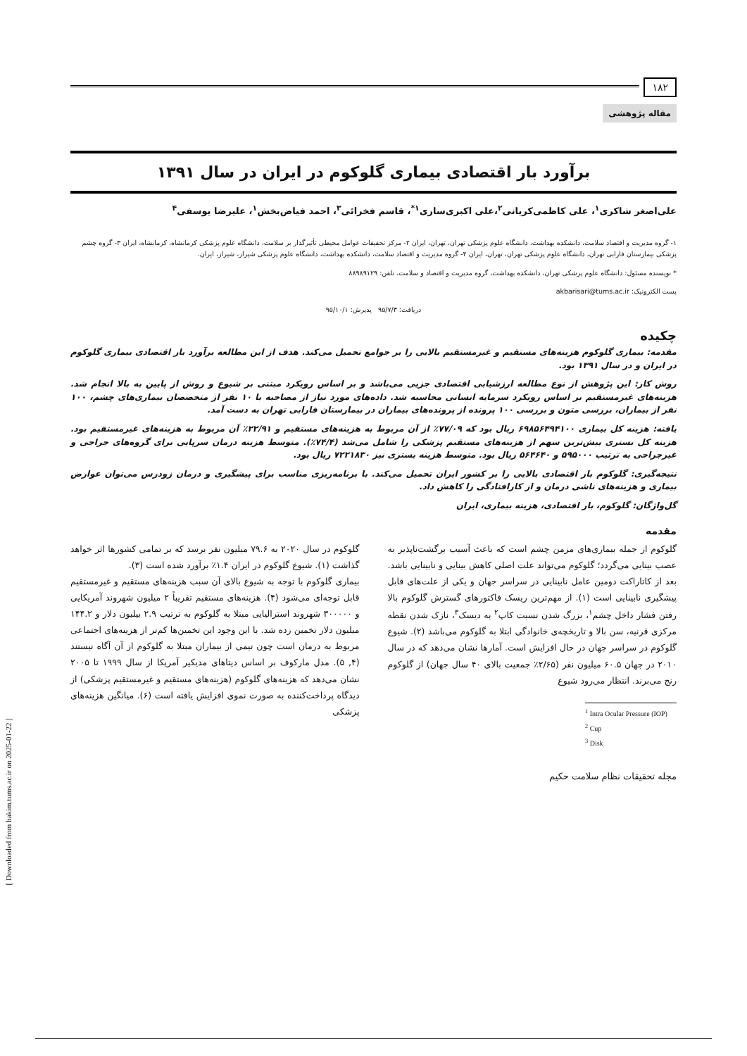[ Downloaded from hakim.tums.ac.ir on 2025-01-22 ]
۱۸۲
مقاله پژوهشی
برآورد بار اقتصادی بیماری گلوکوم در ایران در سال ۱۳۹۱
علی‌اصغر شاکری<sup>۱</sup>، علی کاظمی‌کریانی<sup>۲</sup>،علی اکبری‌ساری<sup>۱*</sup>، قاسم فخرائی<sup>۳</sup>، احمد فیاض‌بخش<sup>۱</sup>، علیرضا یوسفی<sup>۴</sup>
۱- گروه مدیریت و اقتصاد سلامت، دانشکده بهداشت، دانشگاه علوم پزشکی تهران، تهران، ایران ۲- مرکز تحقیقات عوامل محیطی تأثیرگذار بر سلامت، دانشگاه علوم پزشکی کرمانشاه، کرمانشاه، ایران ۳- گروه چشم پزشکی بیمارستان فارابی تهران، دانشگاه علوم پزشکی تهران، تهران، ایران ۴- گروه مدیریت و اقتصاد سلامت، دانشکده بهداشت، دانشگاه علوم پزشکی شیراز، شیراز، ایران.
* نویسنده مسئول: دانشگاه علوم پزشکی تهران، دانشکده بهداشت، گروه مدیریت و اقتصاد و سلامت، تلفن: ۸۸۹۸۹۱۲۹
پست الکترونیک: akbarisari@tums.ac.ir
دریافت: ۹۵/۷/۳ پذیرش: ۹۵/۱۰/۱
چکیده
مقدمه: بیماری گلوکوم هزینه‌های مستقیم و غیرمستقیم بالایی را بر جوامع تحمیل می‌کند. هدف از این مطالعه برآورد بار اقتصادی بیماری گلوکوم در ایران و در سال ۱۳۹۱ بود.
روش کار: این پژوهش از نوع مطالعه ارزشیابی اقتصادی جزیی می‌باشد و بر اساس رویکرد مبتنی بر شیوع و روش از پایین به بالا انجام شد. هزینه‌های غیرمستقیم بر اساس رویکرد سرمایه انسانی محاسبه شد. داده‌های مورد نیاز از مصاحبه با ۱۰ نفر از متخصصان بیماری‌های چشم، ۱۰۰ نفر از بیماران، بررسی متون و بررسی ۱۰۰ پرونده از پرونده‌های بیماران در بیمارستان فارابی تهران به دست آمد.
یافته: هزینه کل بیماری ۶۹۸۵۶۴۹۴۱۰۰ ریال بود که ۷۷/۰۹٪ از آن مربوط به هزینه‌های مستقیم و ۲۲/۹۱٪ آن مربوط به هزینه‌های غیرمستقیم بود. هزینه کل بستری بیش‌ترین سهم از هزینه‌های مستقیم پزشکی را شامل می‌شد (۷۴/۴٪). متوسط هزینه درمان سرپایی برای گروه‌های جراحی و غیرجراحی به ترتیب ۵۹۵۰۰۰ و ۵۶۴۶۴۰ ریال بود. متوسط هزینه بستری نیز ۷۲۲۱۸۳۰ ریال بود.
نتیجه‌گیری: گلوکوم بار اقتصادی بالایی را بر کشور ایران تحمیل می‌کند. با برنامه‌ریزی مناسب برای پیشگیری و درمان زودرس می‌توان عوارض بیماری و هزینه‌های ناشی درمان و از کارافتادگی را کاهش داد.
گل‌واژگان: گلوکوم، بار اقتصادی، هزینه بیماری، ایران
مقدمه
گلوکوم از جمله بیماری‌های مزمن چشم است که باعث آسیب برگشت‌ناپذیر به عصب بینایی می‌گردد؛ گلوکوم می‌تواند علت اصلی کاهش بینایی و نابینایی باشد. بعد از کاتاراکت دومین عامل نابینایی در سراسر جهان و یکی از علت‌های قابل پیشگیری نابینایی است (۱). از مهم‌ترین ریسک فاکتورهای گسترش گلوکوم بالا رفتن فشار داخل چشم<sup>۱</sup>، بزرگ شدن نسبت کاپ<sup>۲</sup> به دیسک<sup>۳</sup>، نازک شدن نقطه مرکزی قرنیه، سن بالا و تاریخچه‌ی خانوادگی ابتلا به گلوکوم می‌باشد (۲). شیوع گلوکوم در سراسر جهان در حال افزایش است. آمارها نشان می‌دهد که در سال ۲۰۱۰ در جهان ۶۰.۵ میلیون نفر (۲/۶۵٪ جمعیت بالای ۴۰ سال جهان) از گلوکوم رنج می‌برند. انتظار می‌رود شیوع
<sup>1</sup> Intra Ocular Pressure (IOP)
<sup>2</sup> Cup
<sup>3</sup> Disk
مجله تحقیقات نظام سلامت حکیم
گلوکوم در سال ۲۰۲۰ به ۷۹.۶ میلیون نفر برسد که بر تمامی کشورها اثر خواهد گذاشت (۱). شیوع گلوکوم در ایران ۱.۴٪ برآورد شده است (۳).
بیماری گلوکوم با توجه به شیوع بالای آن سبب هزینه‌های مستقیم و غیرمستقیم قابل توجه‌ای می‌شود (۴). هزینه‌های مستقیم تقریباً ۲ میلیون شهروند آمریکایی و ۳۰۰۰۰۰ شهروند استرالیایی مبتلا به گلوکوم به ترتیب ۲.۹ بیلیون دلار و ۱۴۴.۲ میلیون دلار تخمین زده شد. با این وجود این تخمین‌ها کم‌تر از هزینه‌های اجتماعی مربوط به درمان است چون نیمی از بیماران مبتلا به گلوکوم از آن آگاه نیستند (۴, ۵). مدل مارکوف بر اساس دیتاهای مدیکیر آمریکا از سال ۱۹۹۹ تا ۲۰۰۵ نشان می‌دهد که هزینه‌های گلوکوم (هزینه‌های مستقیم و غیرمستقیم پزشکی) از دیدگاه پرداخت‌کننده به صورت نموی افزایش یافته است (۶). میانگین هزینه‌های پزشکی